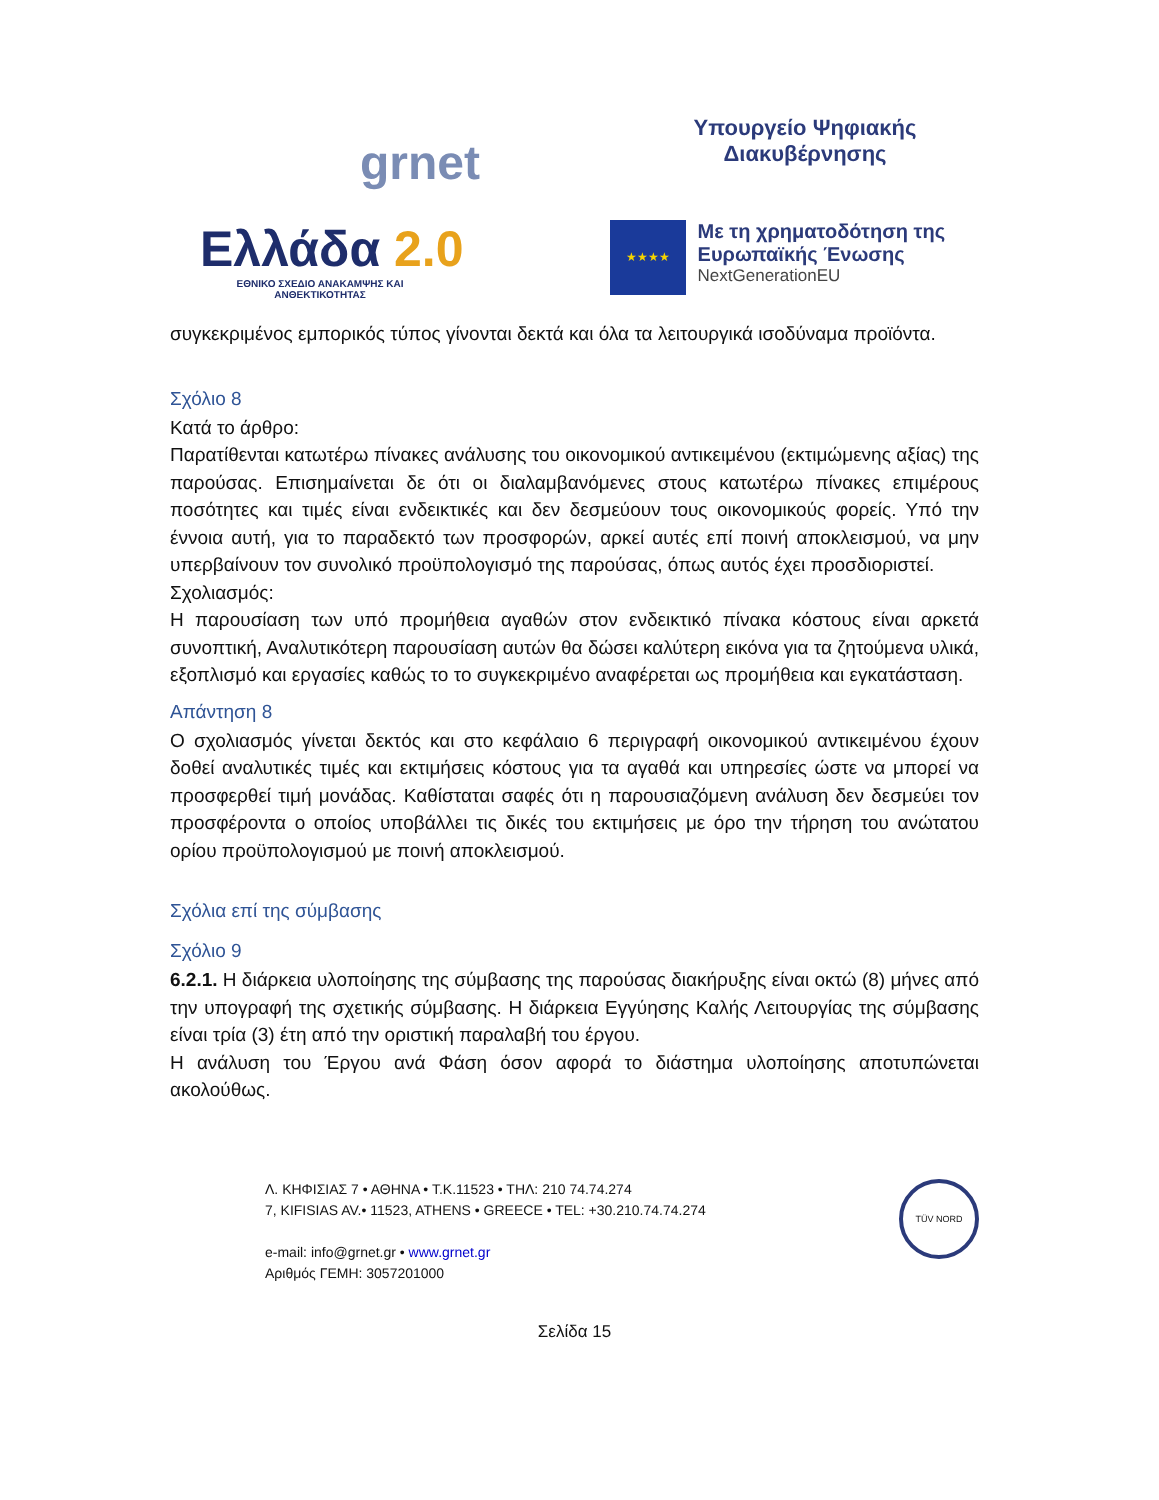grnet
Υπουργείο Ψηφιακής
Διακυβέρνησης
Ελλάδα 2.0
ΕΘΝΙΚΟ ΣΧΕΔΙΟ ΑΝΑΚΑΜΨΗΣ ΚΑΙ ΑΝΘΕΚΤΙΚΟΤΗΤΑΣ
★★★★
Με τη χρηματοδότηση της Ευρωπαϊκής Ένωσης
NextGenerationEU
συγκεκριμένος εμπορικός τύπος γίνονται δεκτά και όλα τα λειτουργικά ισοδύναμα προϊόντα.
Σχόλιο 8
Κατά το άρθρο:
Παρατίθενται κατωτέρω πίνακες ανάλυσης του οικονομικού αντικειμένου (εκτιμώμενης αξίας) της παρούσας. Επισημαίνεται δε ότι οι διαλαμβανόμενες στους κατωτέρω πίνακες επιμέρους ποσότητες και τιμές είναι ενδεικτικές και δεν δεσμεύουν τους οικονομικούς φορείς. Υπό την έννοια αυτή, για το παραδεκτό των προσφορών, αρκεί αυτές επί ποινή αποκλεισμού, να μην υπερβαίνουν τον συνολικό προϋπολογισμό της παρούσας, όπως αυτός έχει προσδιοριστεί.
Σχολιασμός:
Η παρουσίαση των υπό προμήθεια αγαθών στον ενδεικτικό πίνακα κόστους είναι αρκετά συνοπτική, Αναλυτικότερη παρουσίαση αυτών θα δώσει καλύτερη εικόνα για τα ζητούμενα υλικά, εξοπλισμό και εργασίες καθώς το το συγκεκριμένο αναφέρεται ως προμήθεια και εγκατάσταση.
Απάντηση 8
Ο σχολιασμός γίνεται δεκτός και στο κεφάλαιο 6 περιγραφή οικονομικού αντικειμένου έχουν δοθεί αναλυτικές τιμές και εκτιμήσεις κόστους για τα αγαθά και υπηρεσίες ώστε να μπορεί να προσφερθεί τιμή μονάδας. Καθίσταται σαφές ότι η παρουσιαζόμενη ανάλυση δεν δεσμεύει τον προσφέροντα ο οποίος υποβάλλει τις δικές του εκτιμήσεις με όρο την τήρηση του ανώτατου ορίου προϋπολογισμού με ποινή αποκλεισμού.
Σχόλια επί της σύμβασης
Σχόλιο 9
6.2.1. Η διάρκεια υλοποίησης της σύμβασης της παρούσας διακήρυξης είναι οκτώ (8) μήνες από την υπογραφή της σχετικής σύμβασης. Η διάρκεια Εγγύησης Καλής Λειτουργίας της σύμβασης είναι τρία (3) έτη από την οριστική παραλαβή του έργου.
Η ανάλυση του Έργου ανά Φάση όσον αφορά το διάστημα υλοποίησης αποτυπώνεται ακολούθως.
Λ. ΚΗΦΙΣΙΑΣ 7 • ΑΘΗΝΑ • Τ.Κ.11523 • ΤΗΛ: 210 74.74.274
7, KIFISIAS AV.• 11523, ATHENS • GREECE • TEL: +30.210.74.74.274
e-mail: info@grnet.gr • www.grnet.gr
Αριθμός ΓΕΜΗ: 3057201000
TÜV NORD
Σελίδα 15